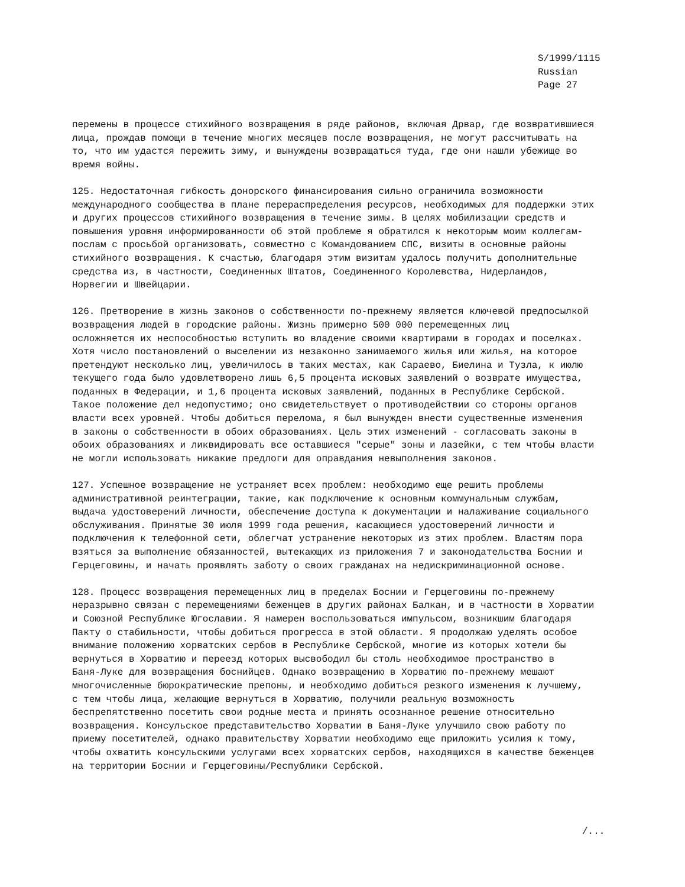S/1999/1115
Russian
Page 27
перемены в процессе стихийного возвращения в ряде районов, включая Дрвар, где возвратившиеся лица, прождав помощи в течение многих месяцев после возвращения, не могут рассчитывать на то, что им удастся пережить зиму, и вынуждены возвращаться туда, где они нашли убежище во время войны.
125. Недостаточная гибкость донорского финансирования сильно ограничила возможности международного сообщества в плане перераспределения ресурсов, необходимых для поддержки этих и других процессов стихийного возвращения в течение зимы. В целях мобилизации средств и повышения уровня информированности об этой проблеме я обратился к некоторым моим коллегам- послам с просьбой организовать, совместно с Командованием СПС, визиты в основные районы стихийного возвращения. К счастью, благодаря этим визитам удалось получить дополнительные средства из, в частности, Соединенных Штатов, Соединенного Королевства, Нидерландов, Норвегии и Швейцарии.
126. Претворение в жизнь законов о собственности по-прежнему является ключевой предпосылкой возвращения людей в городские районы. Жизнь примерно 500 000 перемещенных лиц осложняется их неспособностью вступить во владение своими квартирами в городах и поселках. Хотя число постановлений о выселении из незаконно занимаемого жилья или жилья, на которое претендуют несколько лиц, увеличилось в таких местах, как Сараево, Биелина и Тузла, к июлю текущего года было удовлетворено лишь 6,5 процента исковых заявлений о возврате имущества, поданных в Федерации, и 1,6 процента исковых заявлений, поданных в Республике Сербской. Такое положение дел недопустимо; оно свидетельствует о противодействии со стороны органов власти всех уровней. Чтобы добиться перелома, я был вынужден внести существенные изменения в законы о собственности в обоих образованиях. Цель этих изменений - согласовать законы в обоих образованиях и ликвидировать все оставшиеся "серые" зоны и лазейки, с тем чтобы власти не могли использовать никакие предлоги для оправдания невыполнения законов.
127. Успешное возвращение не устраняет всех проблем: необходимо еще решить проблемы административной реинтеграции, такие, как подключение к основным коммунальным службам, выдача удостоверений личности, обеспечение доступа к документации и налаживание социального обслуживания. Принятые 30 июля 1999 года решения, касающиеся удостоверений личности и подключения к телефонной сети, облегчат устранение некоторых из этих проблем. Властям пора взяться за выполнение обязанностей, вытекающих из приложения 7 и законодательства Боснии и Герцеговины, и начать проявлять заботу о своих гражданах на недискриминационной основе.
128. Процесс возвращения перемещенных лиц в пределах Боснии и Герцеговины по-прежнему неразрывно связан с перемещениями беженцев в других районах Балкан, и в частности в Хорватии и Союзной Республике Югославии. Я намерен воспользоваться импульсом, возникшим благодаря Пакту о стабильности, чтобы добиться прогресса в этой области. Я продолжаю уделять особое внимание положению хорватских сербов в Республике Сербской, многие из которых хотели бы вернуться в Хорватию и переезд которых высвободил бы столь необходимое пространство в Баня-Луке для возвращения боснийцев. Однако возвращению в Хорватию по-прежнему мешают многочисленные бюрократические препоны, и необходимо добиться резкого изменения к лучшему, с тем чтобы лица, желающие вернуться в Хорватию, получили реальную возможность беспрепятственно посетить свои родные места и принять осознанное решение относительно возвращения. Консульское представительство Хорватии в Баня-Луке улучшило свою работу по приему посетителей, однако правительству Хорватии необходимо еще приложить усилия к тому, чтобы охватить консульскими услугами всех хорватских сербов, находящихся в качестве беженцев на территории Боснии и Герцеговины/Республики Сербской.
/...